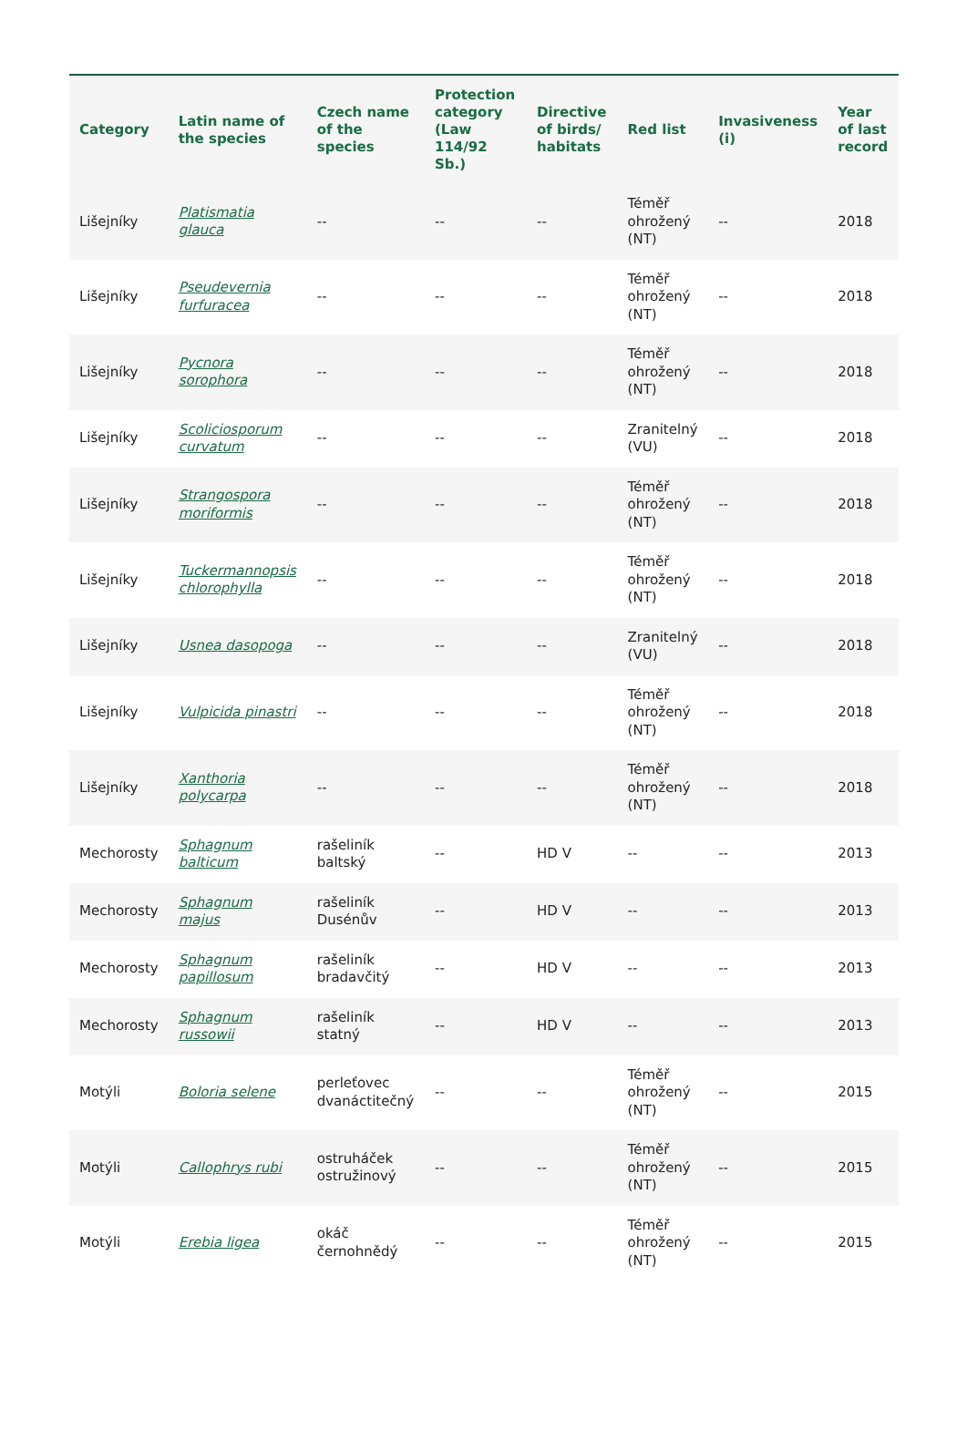| Category | Latin name of the species | Czech name of the species | Protection category (Law 114/92 Sb.) | Directive of birds/ habitats | Red list | Invasiveness (i) | Year of last record |
| --- | --- | --- | --- | --- | --- | --- | --- |
| Lišejníky | Platismatia glauca | -- | -- | -- | Téměř ohrožený (NT) | -- | 2018 |
| Lišejníky | Pseudevernia furfuracea | -- | -- | -- | Téměř ohrožený (NT) | -- | 2018 |
| Lišejníky | Pycnora sorophora | -- | -- | -- | Téměř ohrožený (NT) | -- | 2018 |
| Lišejníky | Scoliciosporum curvatum | -- | -- | -- | Zranitelný (VU) | -- | 2018 |
| Lišejníky | Strangospora moriformis | -- | -- | -- | Téměř ohrožený (NT) | -- | 2018 |
| Lišejníky | Tuckermannopsis chlorophylla | -- | -- | -- | Téměř ohrožený (NT) | -- | 2018 |
| Lišejníky | Usnea dasopoga | -- | -- | -- | Zranitelný (VU) | -- | 2018 |
| Lišejníky | Vulpicida pinastri | -- | -- | -- | Téměř ohrožený (NT) | -- | 2018 |
| Lišejníky | Xanthoria polycarpa | -- | -- | -- | Téměř ohrožený (NT) | -- | 2018 |
| Mechorosty | Sphagnum balticum | rašeliník baltský | -- | HD V | -- | -- | 2013 |
| Mechorosty | Sphagnum majus | rašeliník Dusénův | -- | HD V | -- | -- | 2013 |
| Mechorosty | Sphagnum papillosum | rašeliník bradavčitý | -- | HD V | -- | -- | 2013 |
| Mechorosty | Sphagnum russowii | rašeliník statný | -- | HD V | -- | -- | 2013 |
| Motýli | Boloria selene | perleťovec dvanáctitečný | -- | -- | Téměř ohrožený (NT) | -- | 2015 |
| Motýli | Callophrys rubi | ostruháček ostružinový | -- | -- | Téměř ohrožený (NT) | -- | 2015 |
| Motýli | Erebia ligea | okáč černohnědý | -- | -- | Téměř ohrožený (NT) | -- | 2015 |